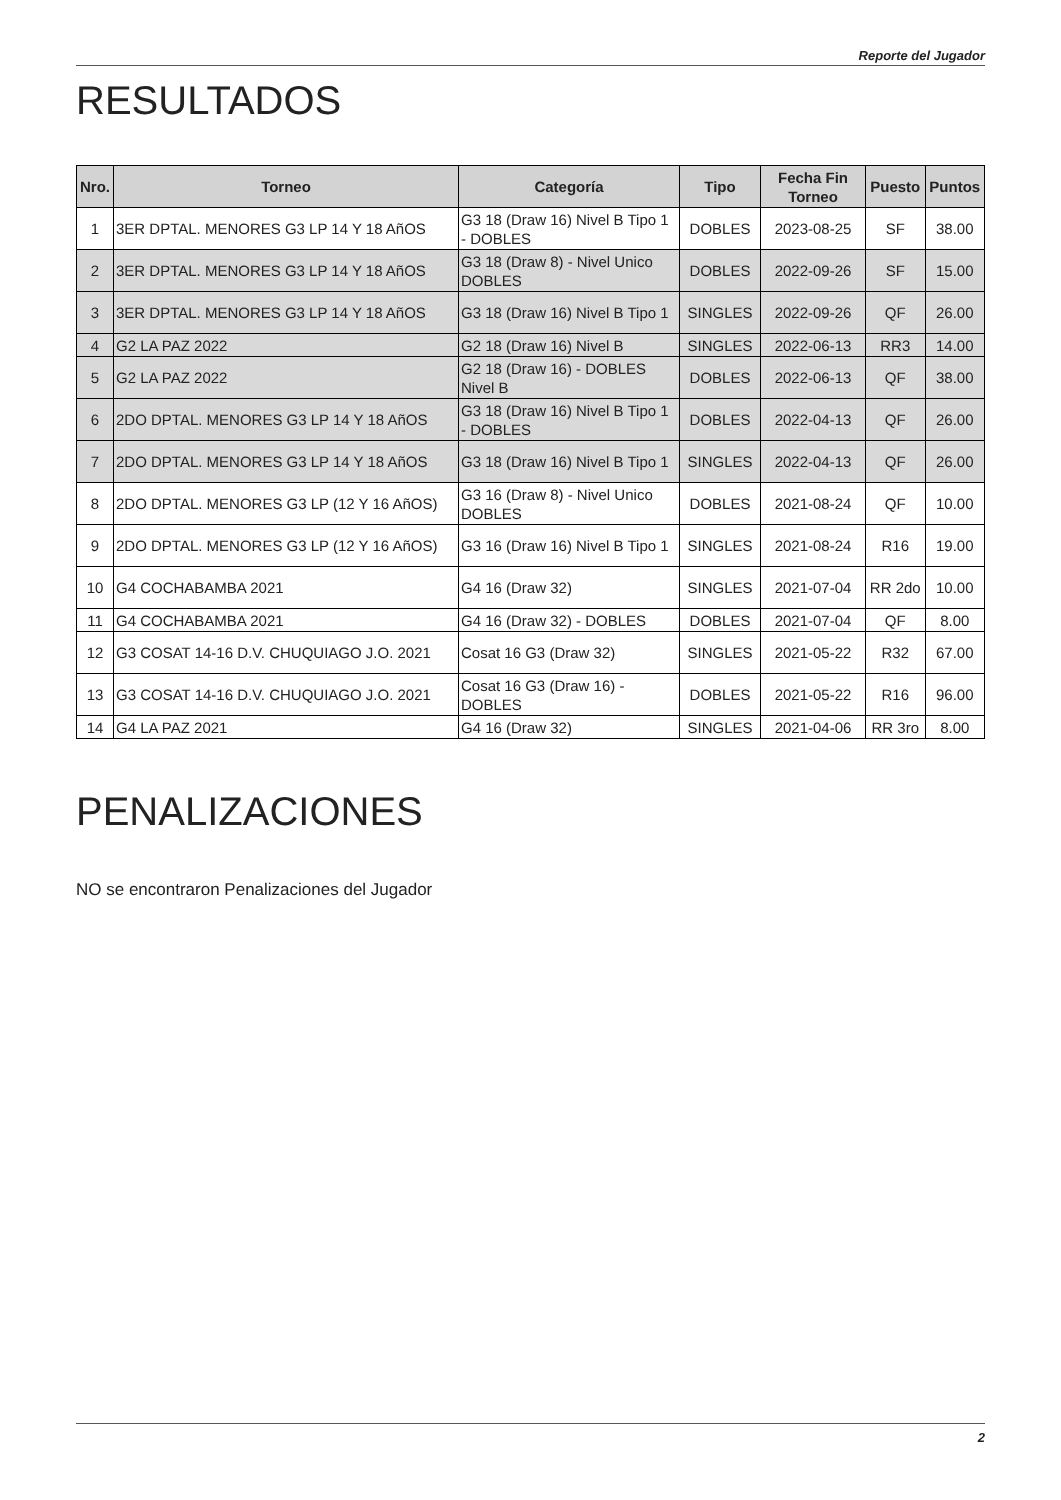Reporte del Jugador
RESULTADOS
| Nro. | Torneo | Categoría | Tipo | Fecha Fin Torneo | Puesto | Puntos |
| --- | --- | --- | --- | --- | --- | --- |
| 1 | 3ER DPTAL. MENORES G3 LP 14 Y 18 AñOS | G3 18 (Draw 16) Nivel B Tipo 1 - DOBLES | DOBLES | 2023-08-25 | SF | 38.00 |
| 2 | 3ER DPTAL. MENORES G3 LP 14 Y 18 AñOS | G3 18 (Draw 8) - Nivel Unico DOBLES | DOBLES | 2022-09-26 | SF | 15.00 |
| 3 | 3ER DPTAL. MENORES G3 LP 14 Y 18 AñOS | G3 18 (Draw 16) Nivel B Tipo 1 | SINGLES | 2022-09-26 | QF | 26.00 |
| 4 | G2 LA PAZ 2022 | G2 18 (Draw 16) Nivel B | SINGLES | 2022-06-13 | RR3 | 14.00 |
| 5 | G2 LA PAZ 2022 | G2 18 (Draw 16) - DOBLES Nivel B | DOBLES | 2022-06-13 | QF | 38.00 |
| 6 | 2DO DPTAL. MENORES G3 LP 14 Y 18 AñOS | G3 18 (Draw 16) Nivel B Tipo 1 - DOBLES | DOBLES | 2022-04-13 | QF | 26.00 |
| 7 | 2DO DPTAL. MENORES G3 LP 14 Y 18 AñOS | G3 18 (Draw 16) Nivel B Tipo 1 | SINGLES | 2022-04-13 | QF | 26.00 |
| 8 | 2DO DPTAL. MENORES G3 LP (12 Y 16 AñOS) | G3 16 (Draw 8) - Nivel Unico DOBLES | DOBLES | 2021-08-24 | QF | 10.00 |
| 9 | 2DO DPTAL. MENORES G3 LP (12 Y 16 AñOS) | G3 16 (Draw 16) Nivel B Tipo 1 | SINGLES | 2021-08-24 | R16 | 19.00 |
| 10 | G4 COCHABAMBA 2021 | G4 16 (Draw 32) | SINGLES | 2021-07-04 | RR 2do | 10.00 |
| 11 | G4 COCHABAMBA 2021 | G4 16 (Draw 32) - DOBLES | DOBLES | 2021-07-04 | QF | 8.00 |
| 12 | G3 COSAT 14-16 D.V. CHUQUIAGO J.O. 2021 | Cosat 16 G3 (Draw 32) | SINGLES | 2021-05-22 | R32 | 67.00 |
| 13 | G3 COSAT 14-16 D.V. CHUQUIAGO J.O. 2021 | Cosat 16 G3 (Draw 16) - DOBLES | DOBLES | 2021-05-22 | R16 | 96.00 |
| 14 | G4 LA PAZ 2021 | G4 16 (Draw 32) | SINGLES | 2021-04-06 | RR 3ro | 8.00 |
PENALIZACIONES
NO se encontraron Penalizaciones del Jugador
2